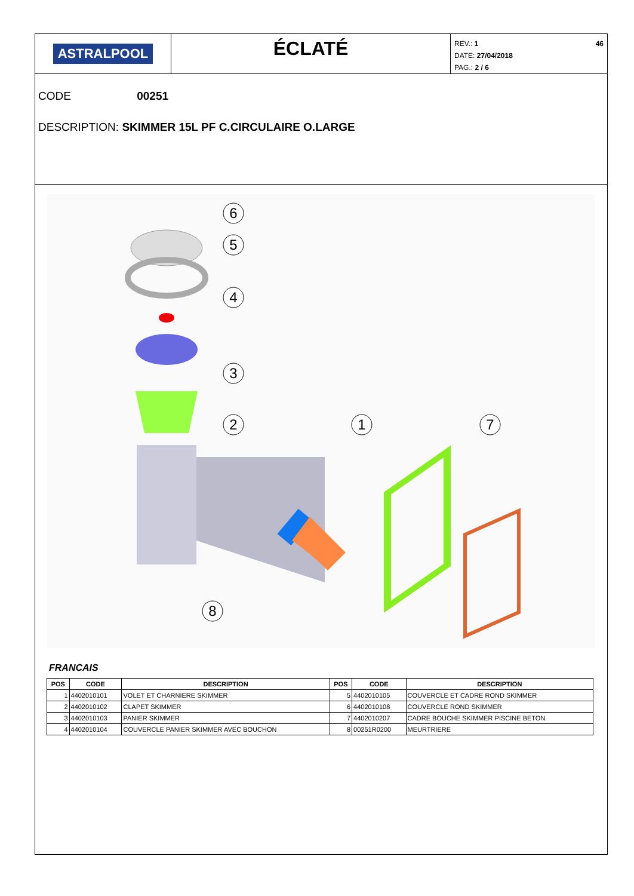ASTRALPOOL
ÉCLATÉ
REV.: 1
DATE: 27/04/2018
PAG.: 2 / 6
46
CODE 00251
DESCRIPTION: SKIMMER 15L PF C.CIRCULAIRE O.LARGE
6
5
4
3
2
1
7
8
FRANCAIS
| POS | CODE | DESCRIPTION | POS | CODE | DESCRIPTION |
| --- | --- | --- | --- | --- | --- |
| 1 | 4402010101 | VOLET ET CHARNIERE SKIMMER | 5 | 4402010105 | COUVERCLE ET CADRE ROND SKIMMER |
| 2 | 4402010102 | CLAPET SKIMMER | 6 | 4402010108 | COUVERCLE ROND SKIMMER |
| 3 | 4402010103 | PANIER SKIMMER | 7 | 4402010207 | CADRE BOUCHE SKIMMER PISCINE BETON |
| 4 | 4402010104 | COUVERCLE PANIER SKIMMER AVEC BOUCHON | 8 | 00251R0200 | MEURTRIERE |